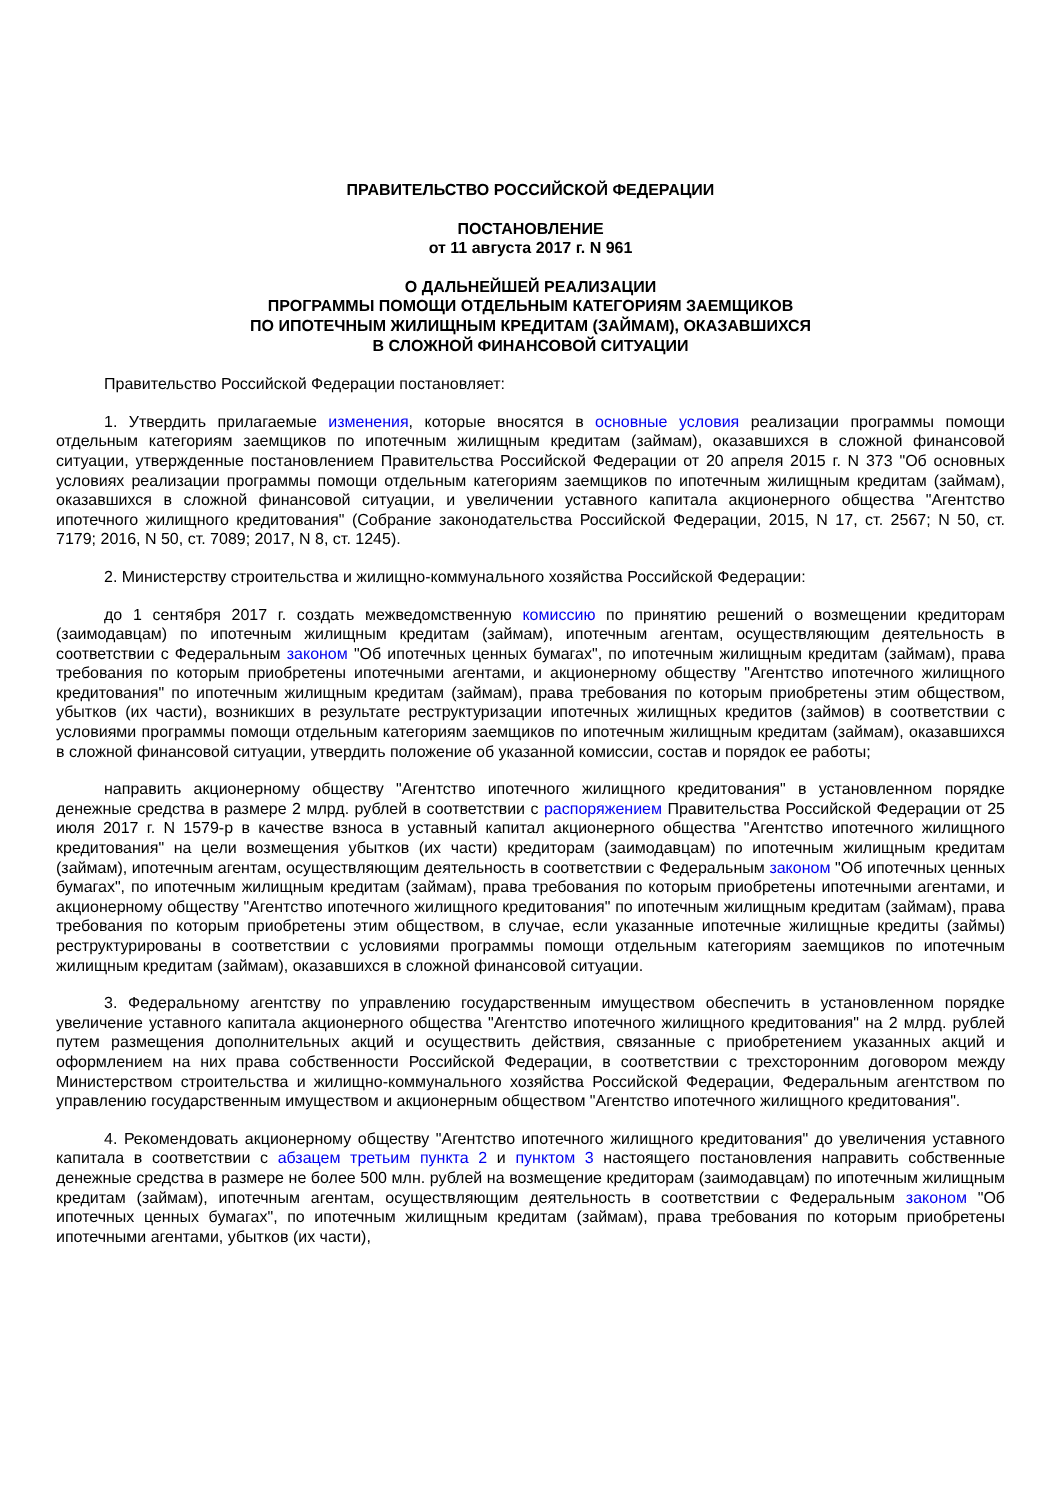ПРАВИТЕЛЬСТВО РОССИЙСКОЙ ФЕДЕРАЦИИ
ПОСТАНОВЛЕНИЕ
от 11 августа 2017 г. N 961
О ДАЛЬНЕЙШЕЙ РЕАЛИЗАЦИИ
ПРОГРАММЫ ПОМОЩИ ОТДЕЛЬНЫМ КАТЕГОРИЯМ ЗАЕМЩИКОВ
ПО ИПОТЕЧНЫМ ЖИЛИЩНЫМ КРЕДИТАМ (ЗАЙМАМ), ОКАЗАВШИХСЯ
В СЛОЖНОЙ ФИНАНСОВОЙ СИТУАЦИИ
Правительство Российской Федерации постановляет:
1. Утвердить прилагаемые изменения, которые вносятся в основные условия реализации программы помощи отдельным категориям заемщиков по ипотечным жилищным кредитам (займам), оказавшихся в сложной финансовой ситуации, утвержденные постановлением Правительства Российской Федерации от 20 апреля 2015 г. N 373 "Об основных условиях реализации программы помощи отдельным категориям заемщиков по ипотечным жилищным кредитам (займам), оказавшихся в сложной финансовой ситуации, и увеличении уставного капитала акционерного общества "Агентство ипотечного жилищного кредитования" (Собрание законодательства Российской Федерации, 2015, N 17, ст. 2567; N 50, ст. 7179; 2016, N 50, ст. 7089; 2017, N 8, ст. 1245).
2. Министерству строительства и жилищно-коммунального хозяйства Российской Федерации:
до 1 сентября 2017 г. создать межведомственную комиссию по принятию решений о возмещении кредиторам (заимодавцам) по ипотечным жилищным кредитам (займам), ипотечным агентам, осуществляющим деятельность в соответствии с Федеральным законом "Об ипотечных ценных бумагах", по ипотечным жилищным кредитам (займам), права требования по которым приобретены ипотечными агентами, и акционерному обществу "Агентство ипотечного жилищного кредитования" по ипотечным жилищным кредитам (займам), права требования по которым приобретены этим обществом, убытков (их части), возникших в результате реструктуризации ипотечных жилищных кредитов (займов) в соответствии с условиями программы помощи отдельным категориям заемщиков по ипотечным жилищным кредитам (займам), оказавшихся в сложной финансовой ситуации, утвердить положение об указанной комиссии, состав и порядок ее работы;
направить акционерному обществу "Агентство ипотечного жилищного кредитования" в установленном порядке денежные средства в размере 2 млрд. рублей в соответствии с распоряжением Правительства Российской Федерации от 25 июля 2017 г. N 1579-р в качестве взноса в уставный капитал акционерного общества "Агентство ипотечного жилищного кредитования" на цели возмещения убытков (их части) кредиторам (заимодавцам) по ипотечным жилищным кредитам (займам), ипотечным агентам, осуществляющим деятельность в соответствии с Федеральным законом "Об ипотечных ценных бумагах", по ипотечным жилищным кредитам (займам), права требования по которым приобретены ипотечными агентами, и акционерному обществу "Агентство ипотечного жилищного кредитования" по ипотечным жилищным кредитам (займам), права требования по которым приобретены этим обществом, в случае, если указанные ипотечные жилищные кредиты (займы) реструктурированы в соответствии с условиями программы помощи отдельным категориям заемщиков по ипотечным жилищным кредитам (займам), оказавшихся в сложной финансовой ситуации.
3. Федеральному агентству по управлению государственным имуществом обеспечить в установленном порядке увеличение уставного капитала акционерного общества "Агентство ипотечного жилищного кредитования" на 2 млрд. рублей путем размещения дополнительных акций и осуществить действия, связанные с приобретением указанных акций и оформлением на них права собственности Российской Федерации, в соответствии с трехсторонним договором между Министерством строительства и жилищно-коммунального хозяйства Российской Федерации, Федеральным агентством по управлению государственным имуществом и акционерным обществом "Агентство ипотечного жилищного кредитования".
4. Рекомендовать акционерному обществу "Агентство ипотечного жилищного кредитования" до увеличения уставного капитала в соответствии с абзацем третьим пункта 2 и пунктом 3 настоящего постановления направить собственные денежные средства в размере не более 500 млн. рублей на возмещение кредиторам (заимодавцам) по ипотечным жилищным кредитам (займам), ипотечным агентам, осуществляющим деятельность в соответствии с Федеральным законом "Об ипотечных ценных бумагах", по ипотечным жилищным кредитам (займам), права требования по которым приобретены ипотечными агентами, убытков (их части),